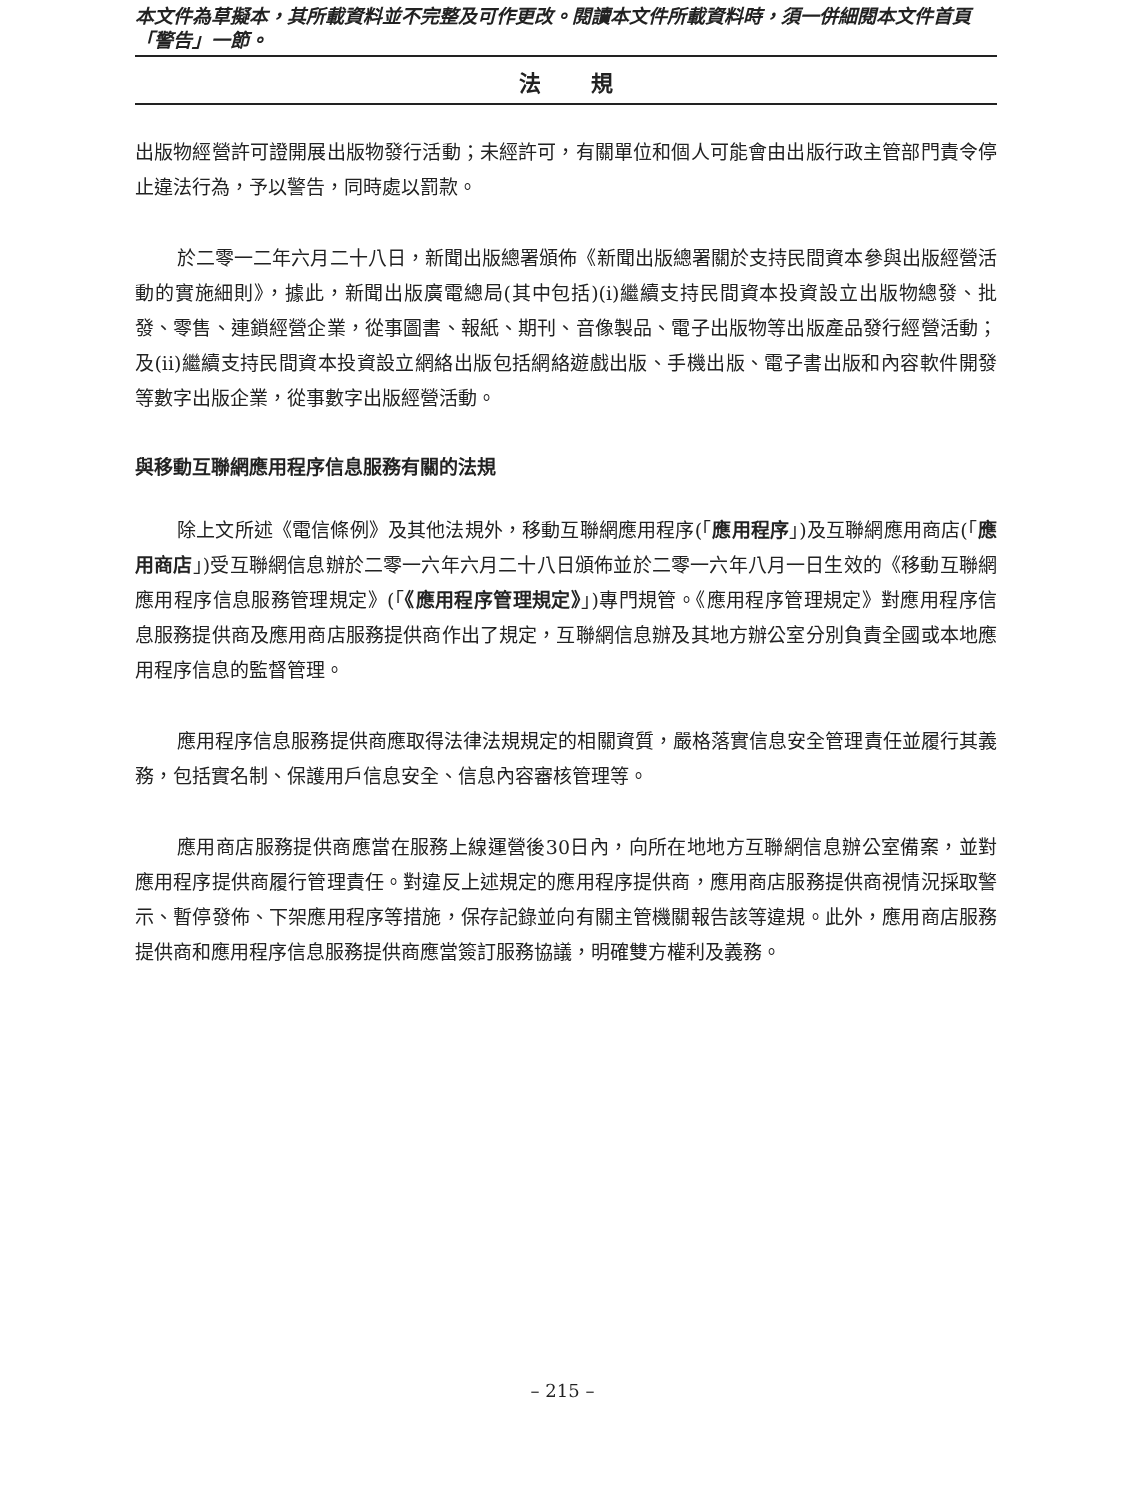本文件為草擬本，其所載資料並不完整及可作更改。閱讀本文件所載資料時，須一併細閱本文件首頁「警告」一節。
法規
出版物經營許可證開展出版物發行活動；未經許可，有關單位和個人可能會由出版行政主管部門責令停止違法行為，予以警告，同時處以罰款。
於二零一二年六月二十八日，新聞出版總署頒佈《新聞出版總署關於支持民間資本參與出版經營活動的實施細則》，據此，新聞出版廣電總局(其中包括)(i)繼續支持民間資本投資設立出版物總發、批發、零售、連鎖經營企業，從事圖書、報紙、期刊、音像製品、電子出版物等出版產品發行經營活動；及(ii)繼續支持民間資本投資設立網絡出版包括網絡遊戲出版、手機出版、電子書出版和內容軟件開發等數字出版企業，從事數字出版經營活動。
與移動互聯網應用程序信息服務有關的法規
除上文所述《電信條例》及其他法規外，移動互聯網應用程序(「應用程序」)及互聯網應用商店(「應用商店」)受互聯網信息辦於二零一六年六月二十八日頒佈並於二零一六年八月一日生效的《移動互聯網應用程序信息服務管理規定》(「《應用程序管理規定》」)專門規管。《應用程序管理規定》對應用程序信息服務提供商及應用商店服務提供商作出了規定，互聯網信息辦及其地方辦公室分別負責全國或本地應用程序信息的監督管理。
應用程序信息服務提供商應取得法律法規規定的相關資質，嚴格落實信息安全管理責任並履行其義務，包括實名制、保護用戶信息安全、信息內容審核管理等。
應用商店服務提供商應當在服務上線運營後30日內，向所在地地方互聯網信息辦公室備案，並對應用程序提供商履行管理責任。對違反上述規定的應用程序提供商，應用商店服務提供商視情況採取警示、暫停發佈、下架應用程序等措施，保存記錄並向有關主管機關報告該等違規。此外，應用商店服務提供商和應用程序信息服務提供商應當簽訂服務協議，明確雙方權利及義務。
– 215 –